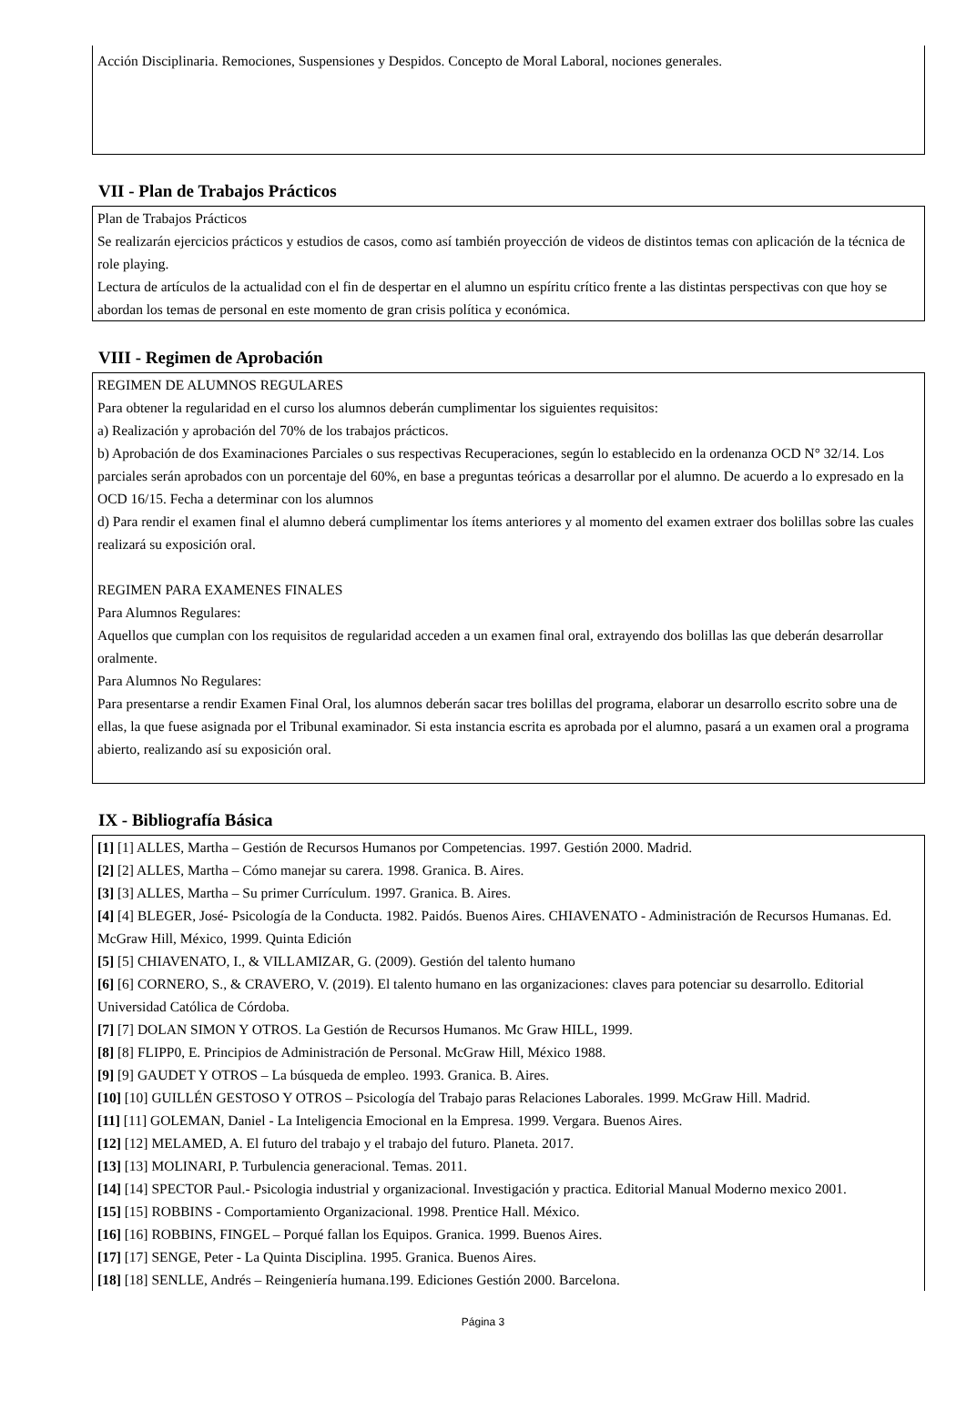Acción Disciplinaria. Remociones, Suspensiones y Despidos. Concepto de Moral Laboral, nociones generales.
VII - Plan de Trabajos Prácticos
Plan de Trabajos Prácticos
Se realizarán ejercicios prácticos y estudios de casos, como así también proyección de videos de distintos temas con aplicación de la técnica de role playing.
Lectura de artículos de la actualidad con el fin de despertar en el alumno un espíritu crítico frente a las distintas perspectivas con que hoy se abordan los temas de personal en este momento de gran crisis política y económica.
VIII - Regimen de Aprobación
REGIMEN DE ALUMNOS REGULARES
Para obtener la regularidad en el curso los alumnos deberán cumplimentar los siguientes requisitos:
a) Realización y aprobación del 70% de los trabajos prácticos.
b) Aprobación de dos Examinaciones Parciales o sus respectivas Recuperaciones, según lo establecido en la ordenanza OCD N° 32/14. Los parciales serán aprobados con un porcentaje del 60%, en base a preguntas teóricas a desarrollar por el alumno. De acuerdo a lo expresado en la OCD 16/15. Fecha a determinar con los alumnos
d) Para rendir el examen final el alumno deberá cumplimentar los ítems anteriores y al momento del examen extraer dos bolillas sobre las cuales realizará su exposición oral.
REGIMEN PARA EXAMENES FINALES
Para Alumnos Regulares:
Aquellos que cumplan con los requisitos de regularidad acceden a un examen final oral, extrayendo dos bolillas las que deberán desarrollar oralmente.
Para Alumnos No Regulares:
Para presentarse a rendir Examen Final Oral, los alumnos deberán sacar tres bolillas del programa, elaborar un desarrollo escrito sobre una de ellas, la que fuese asignada por el Tribunal examinador. Si esta instancia escrita es aprobada por el alumno, pasará a un examen oral a programa abierto, realizando así su exposición oral.
IX - Bibliografía Básica
[1] [1] ALLES, Martha – Gestión de Recursos Humanos por Competencias. 1997. Gestión 2000. Madrid.
[2] [2] ALLES, Martha – Cómo manejar su carera. 1998. Granica. B. Aires.
[3] [3] ALLES, Martha – Su primer Currículum. 1997. Granica. B. Aires.
[4] [4] BLEGER, José- Psicología de la Conducta. 1982. Paidós. Buenos Aires. CHIAVENATO - Administración de Recursos Humanas. Ed. McGraw Hill, México, 1999. Quinta Edición
[5] [5] CHIAVENATO, I., & VILLAMIZAR, G. (2009). Gestión del talento humano
[6] [6] CORNERO, S., & CRAVERO, V. (2019). El talento humano en las organizaciones: claves para potenciar su desarrollo. Editorial Universidad Católica de Córdoba.
[7] [7] DOLAN SIMON Y OTROS. La Gestión de Recursos Humanos. Mc Graw HILL, 1999.
[8] [8] FLIPP0, E. Principios de Administración de Personal. McGraw Hill, México 1988.
[9] [9] GAUDET Y OTROS – La búsqueda de empleo. 1993. Granica. B. Aires.
[10] [10] GUILLÉN GESTOSO Y OTROS – Psicología del Trabajo paras Relaciones Laborales. 1999. McGraw Hill. Madrid.
[11] [11] GOLEMAN, Daniel - La Inteligencia Emocional en la Empresa. 1999. Vergara. Buenos Aires.
[12] [12] MELAMED, A. El futuro del trabajo y el trabajo del futuro. Planeta. 2017.
[13] [13] MOLINARI, P. Turbulencia generacional. Temas. 2011.
[14] [14] SPECTOR Paul.- Psicologia industrial y organizacional. Investigación y practica. Editorial Manual Moderno mexico 2001.
[15] [15] ROBBINS - Comportamiento Organizacional. 1998. Prentice Hall. México.
[16] [16] ROBBINS, FINGEL – Porqué fallan los Equipos. Granica. 1999. Buenos Aires.
[17] [17] SENGE, Peter - La Quinta Disciplina. 1995. Granica. Buenos Aires.
[18] [18] SENLLE, Andrés – Reingeniería humana.199. Ediciones Gestión 2000. Barcelona.
Página 3